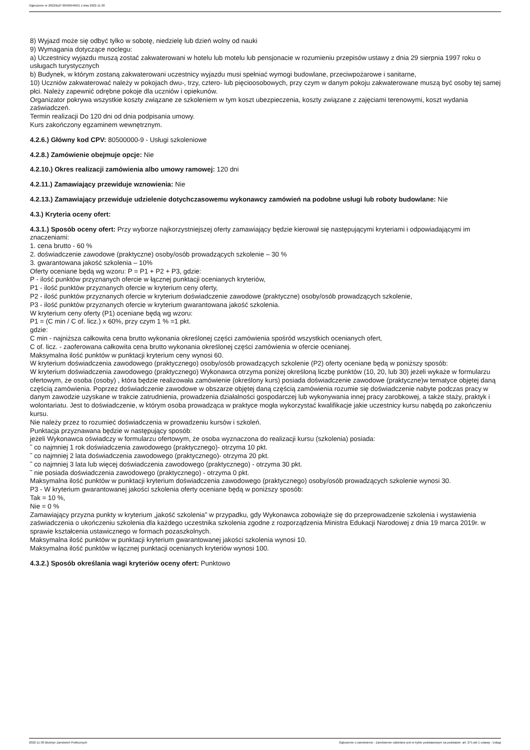Ogłoszenie nr 2022/BZP 00466946/01 z dnia 2022-11-30
8) Wyjazd może się odbyć tylko w sobotę, niedzielę lub dzień wolny od nauki
9) Wymagania dotyczące noclegu:
a) Uczestnicy wyjazdu muszą zostać zakwaterowani w hotelu lub motelu lub pensjonacie w rozumieniu przepisów ustawy z dnia 29 sierpnia 1997 roku o usługach turystycznych
b) Budynek, w którym zostaną zakwaterowani uczestnicy wyjazdu musi spełniać wymogi budowlane, przeciwpożarowe i sanitarne,
10) Uczniów zakwaterować należy w pokojach dwu-, trzy, cztero- lub pięcioosobowych, przy czym w danym pokoju zakwaterowane muszą być osoby tej samej płci. Należy zapewnić odrębne pokoje dla uczniów i opiekunów.
Organizator pokrywa wszystkie koszty związane ze szkoleniem w tym koszt ubezpieczenia, koszty związane z zajęciami terenowymi, koszt wydania zaświadczeń.
Termin realizacji Do 120 dni od dnia podpisania umowy.
Kurs zakończony egzaminem wewnętrznym.
4.2.6.) Główny kod CPV: 80500000-9 - Usługi szkoleniowe
4.2.8.) Zamówienie obejmuje opcje: Nie
4.2.10.) Okres realizacji zamówienia albo umowy ramowej: 120 dni
4.2.11.) Zamawiający przewiduje wznowienia: Nie
4.2.13.) Zamawiający przewiduje udzielenie dotychczasowemu wykonawcy zamówień na podobne usługi lub roboty budowlane: Nie
4.3.) Kryteria oceny ofert:
4.3.1.) Sposób oceny ofert: Przy wyborze najkorzystniejszej oferty zamawiający będzie kierował się następującymi kryteriami i odpowiadającymi im znaczeniami:
1. cena brutto - 60 %
2. doświadczenie zawodowe (praktyczne) osoby/osób prowadzących szkolenie – 30 %
3. gwarantowana jakość szkolenia – 10%
Oferty oceniane będą wg wzoru: P = P1 + P2 + P3, gdzie:
P - ilość punktów przyznanych ofercie w łącznej punktacji ocenianych kryteriów,
P1 - ilość punktów przyznanych ofercie w kryterium ceny oferty,
P2 - ilość punktów przyznanych ofercie w kryterium doświadczenie zawodowe (praktyczne) osoby/osób prowadzących szkolenie,
P3 - ilość punktów przyznanych ofercie w kryterium gwarantowana jakość szkolenia.
W kryterium ceny oferty (P1) oceniane będą wg wzoru:
P1 = (C min / C of. licz.) x 60%, przy czym 1 % =1 pkt.
gdzie:
C min - najniższa całkowita cena brutto wykonania określonej części zamówienia spośród wszystkich ocenianych ofert,
C of. licz. - zaoferowana całkowita cena brutto wykonania określonej części zamówienia w ofercie ocenianej.
Maksymalna ilość punktów w punktacji kryterium ceny wynosi 60.
W kryterium doświadczenia zawodowego (praktycznego) osoby/osób prowadzących szkolenie (P2) oferty oceniane będą w poniższy sposób:
W kryterium doświadczenia zawodowego (praktycznego) Wykonawca otrzyma poniżej określoną liczbę punktów (10, 20, lub 30) jeżeli wykaże w formularzu ofertowym, że osoba (osoby) , która będzie realizowała zamówienie (określony kurs) posiada doświadczenie zawodowe (praktyczne)w tematyce objętej daną częścią zamówienia. Poprzez doświadczenie zawodowe w obszarze objętej daną częścią zamówienia rozumie się doświadczenie nabyte podczas pracy w danym zawodzie uzyskane w trakcie zatrudnienia, prowadzenia działalności gospodarczej lub wykonywania innej pracy zarobkowej, a także staży, praktyk i wolontariatu. Jest to doświadczenie, w którym osoba prowadząca w praktyce mogła wykorzystać kwalifikacje jakie uczestnicy kursu nabędą po zakończeniu kursu.
Nie należy przez to rozumieć doświadczenia w prowadzeniu kursów i szkoleń.
Punktacja przyznawana będzie w następujący sposób:
jeżeli Wykonawca oświadczy w formularzu ofertowym, że osoba wyznaczona do realizacji kursu (szkolenia) posiada:
˜ co najmniej 1 rok doświadczenia zawodowego (praktycznego)- otrzyma 10 pkt.
˜ co najmniej 2 lata doświadczenia zawodowego (praktycznego)- otrzyma 20 pkt.
˜ co najmniej 3 lata lub więcej doświadczenia zawodowego (praktycznego) - otrzyma 30 pkt.
˜ nie posiada doświadczenia zawodowego (praktycznego) - otrzyma 0 pkt.
Maksymalna ilość punktów w punktacji kryterium doświadczenia zawodowego (praktycznego) osoby/osób prowadzących szkolenie wynosi 30.
P3 - W kryterium gwarantowanej jakości szkolenia oferty oceniane będą w poniższy sposób:
Tak = 10 %,
Nie = 0 %
Zamawiający przyzna punkty w kryterium „jakość szkolenia” w przypadku, gdy Wykonawca zobowiąże się do przeprowadzenie szkolenia i wystawienia zaświadczenia o ukończeniu szkolenia dla każdego uczestnika szkolenia zgodne z rozporządzenia Ministra Edukacji Narodowej z dnia 19 marca 2019r. w sprawie kształcenia ustawicznego w formach pozaszkolnych.
Maksymalna ilość punktów w punktacji kryterium gwarantowanej jakości szkolenia wynosi 10.
Maksymalna ilość punktów w łącznej punktacji ocenianych kryteriów wynosi 100.
4.3.2.) Sposób określania wagi kryteriów oceny ofert: Punktowo
2022-11-30 Biuletyn Zamówień Publicznych Ogłoszenie o zamówieniu - Zamówienie udzielane jest w trybie podstawowym na podstawie: art. 275 pkt 1 ustawy - Usługi